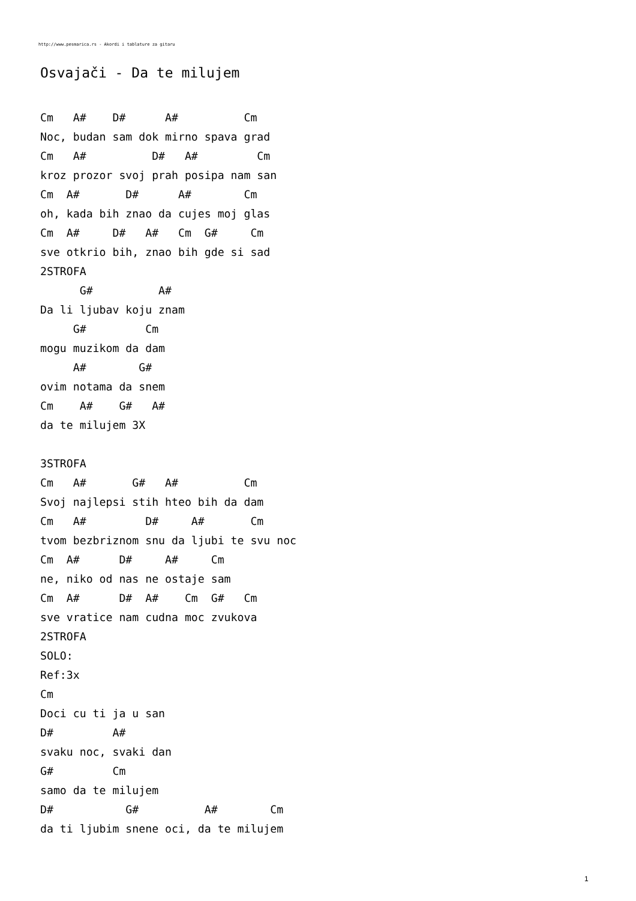http://www.pesmarica.rs - Akordi i tablature za gitaru
Osvajači - Da te milujem
Cm   A#    D#      A#          Cm
Noc, budan sam dok mirno spava grad
Cm   A#          D#   A#         Cm
kroz prozor svoj prah posipa nam san
Cm  A#       D#      A#        Cm
oh, kada bih znao da cujes moj glas
Cm  A#     D#   A#   Cm  G#     Cm
sve otkrio bih, znao bih gde si sad
2STROFA
      G#          A#
Da li ljubav koju znam
     G#         Cm
mogu muzikom da dam
     A#        G#
ovim notama da snem
Cm    A#    G#   A#
da te milujem 3X

3STROFA
Cm   A#       G#   A#          Cm
Svoj najlepsi stih hteo bih da dam
Cm   A#         D#     A#       Cm
tvom bezbriznom snu da ljubi te svu noc
Cm  A#      D#     A#     Cm
ne, niko od nas ne ostaje sam
Cm  A#      D#  A#    Cm  G#   Cm
sve vratice nam cudna moc zvukova
2STROFA
SOLO:
Ref:3x
Cm
Doci cu ti ja u san
D#         A#
svaku noc, svaki dan
G#         Cm
samo da te milujem
D#           G#          A#        Cm
da ti ljubim snene oci, da te milujem
1